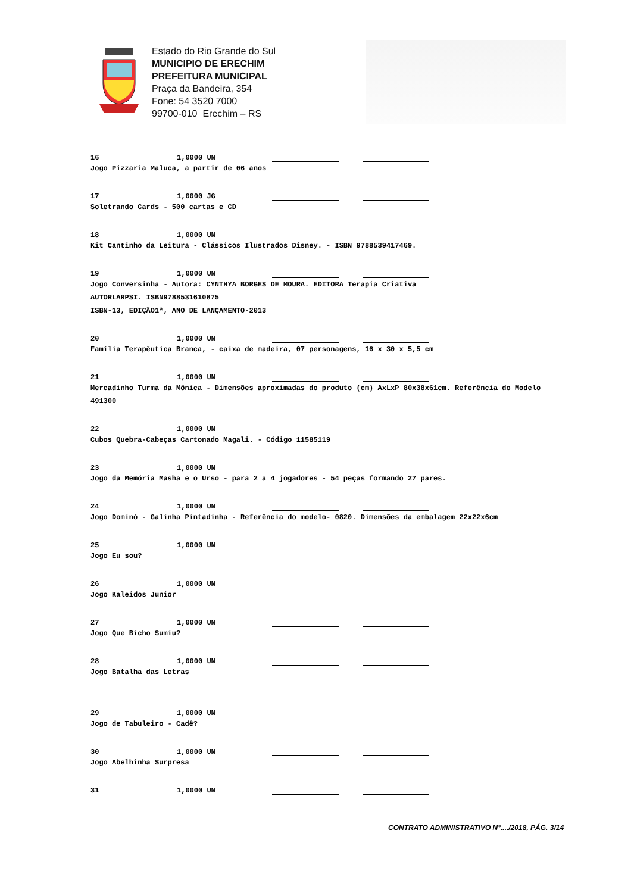Estado do Rio Grande do Sul
MUNICIPIO DE ERECHIM
PREFEITURA MUNICIPAL
Praça da Bandeira, 354
Fone: 54 3520 7000
99700-010 Erechim – RS
16 1,0000 UN
Jogo Pizzaria Maluca, a partir de 06 anos
17 1,0000 JG
Soletrando Cards - 500 cartas e CD
18 1,0000 UN
Kit Cantinho da Leitura - Clássicos Ilustrados Disney. - ISBN 9788539417469.
19 1,0000 UN
Jogo Conversinha - Autora: CYNTHYA BORGES DE MOURA. EDITORA Terapia Criativa
AUTORLARPSI. ISBN9788531610875
ISBN-13, EDIÇÃO1ª, ANO DE LANÇAMENTO-2013
20 1,0000 UN
Família Terapêutica Branca, - caixa de madeira, 07 personagens, 16 x 30 x 5,5 cm
21 1,0000 UN
Mercadinho Turma da Mônica - Dimensões aproximadas do produto (cm) AxLxP 80x38x61cm. Referência do Modelo 491300
22 1,0000 UN
Cubos Quebra-Cabeças Cartonado Magali. - Código 11585119
23 1,0000 UN
Jogo da Memória Masha e o Urso - para 2 a 4 jogadores - 54 peças formando 27 pares.
24 1,0000 UN
Jogo Dominó - Galinha Pintadinha - Referência do modelo- 0820. Dimensões da embalagem 22x22x6cm
25 1,0000 UN
Jogo Eu sou?
26 1,0000 UN
Jogo Kaleidos Junior
27 1,0000 UN
Jogo Que Bicho Sumiu?
28 1,0000 UN
Jogo Batalha das Letras
29 1,0000 UN
Jogo de Tabuleiro - Cadê?
30 1,0000 UN
Jogo Abelhinha Surpresa
31 1,0000 UN
CONTRATO ADMINISTRATIVO N°..../2018, PÁG. 3/14